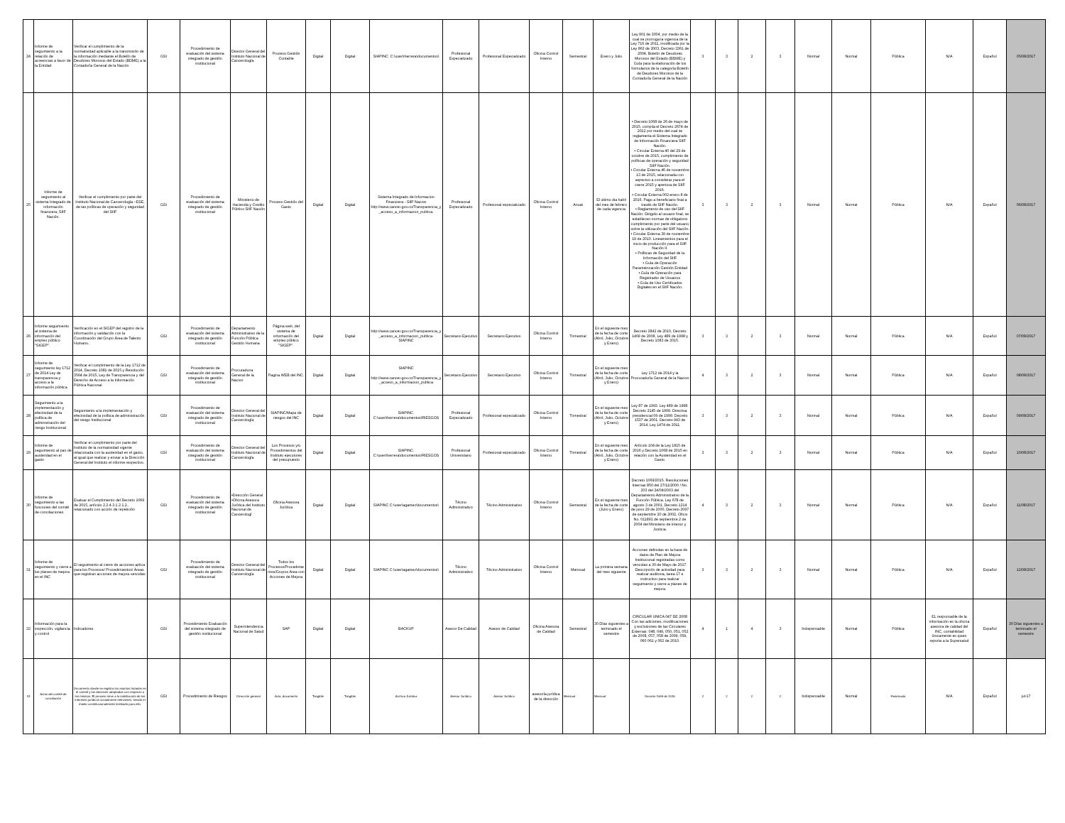| 24 | Informe de seguimiento a la relación de acreencias a favor de la Entidad | Verificar el cumplimiento de la normatividad aplicable a la transmisión de la información mediante el Boletín de Deudores Morosos del Estado (BDME) a la Contaduría General de la Nación | GSI | Procedimiento de evaluación del sistema integrado de gestión institucional | Director General del Instituto Nacional de Cancerología | Proceso Gestión Contable | Digital | Digital | SIAPINC. C:\user\iherrera\documentos\ | Profesional Especializado | Profesional Especializado | Oficina Control Interno | Semestral | Enero y Julio | Ley 901 de 2004, por medio de la cual se prorroga la vigencia de la Ley 716 de 2011, modificada por la Ley 863 de 2003, Decreto 3361 de 2004, Boletín de Deudores Morosos del Estado (BDME) y Guía para la elaboración de los formularios de la categoría Boletín de Deudores Morosos de la Contaduría General de la Nación | 3 | 3 | 2 | 3 | Normal | Normal | Pública | N/A | Español | 05/08/2017 |
| 25 | Informe de seguimiento al sistema Integrado de información financiera, SIIF Nación. | Verificar el cumplimiento por parte del Instituto Nacional de Cancerología –ESE, de las políticas de operación y seguridad del SIIF | GSI | Procedimiento de evaluación del sistema integrado de gestión institucional | Ministerio de Hacienda y Credito Público SIIF Nación | Proceso Gestión del Gasto | Digital | Digital | Sistema Integrado de Informacion Financiera - SIIF Nacion http://www.cancer.gov.co/Transparencia_y_acceso_a_informacion_publica. | Profesional Especializado | Profesional especializado | Oficina Control Interno | Anual | El ultimo dia habil del mes de febrero de cada vigencia | • Decreto 1068 de 26 de mayo de 2015, compila el Decreto 2674 de 2012 por medio del cual se reglamenta el Sistema Integrado de Información Financiera SIIF Nación. • Circular Externa 40 del 29 de octubre de 2015, cumplimiento de políticas de operación y seguridad SIIF Nación. • Circular Externa 46 de noviembre 13 de 2015, relacionada con aspectos a considerar para el cierre 2015 y apertura de SIIF 2016. • Circular Externa 002 enero 8 de 2016. Pago a beneficiario final a través de SIIF Nación. • Reglamento de uso del SIIF Nación: Dirigido al usuario final, se establecen normas de obligatorio cumplimiento por parte del usuario sobre la utilización del SIIF Nación. • Circular Externa 39 de noviembre 19 de 2010. Lineamientos para el inicio de producción para el SIIF Nación II. • Políticas de Seguridad de la Información del SIIF • Guía de Operación Parametrización Gestión Entidad • Guía de Operación para Registrador de Usuarios • Guía de Uso Certificados Digitales en el SIIF Nación. | 3 | 3 | 2 | 3 | Normal | Normal | Pública | N/A | Español | 06/08/2017 |
| 26 | Informe seguimiento al sistema de información del empleo público "SIGEP". | Verificación en el SIGEP del registro de la información y validación con la Coordinación del Grupo Área de Talento Humano.. | GSI | Procedimiento de evaluación del sistema integrado de gestión institucional | Departamento Administrativo de la Función Pública Gestión Humana | Página web, del sistema de información del empleo público "SIGEP". | Digital | Digital | http://www.cancer.gov.co/Transparencia_y_acceso_a_informacion_publica- SIAPINC | Secretario Ejecutivo | Secretario Ejecutivo | Oficina Control Interno | Trimestral | En el siguiente mes de la fecha de corte (Abril, Julio, Octubre y Enero) | Decreto 2842 de 2010, Decreto 1409 de 2008, Ley 489 de 1998 y Decreto 1083 de 2015. | 3 | 3 | 2 | 3 | Normal | Normal | Pública | N/A | Español | 07/08/2017 |
| 27 | Informe de seguimiento ley 1712 de 2014 Ley de transparencia y acceso a la información pública | Verificar el cumplimiento de la Ley 1712 de 2014, Decreto 1081 de 2015 y Resolución 3564 de 2015, Ley de Transparencia y del Derecho de Acceso a la Información Pública Nacional. | GSI | Procedimiento de evaluación del sistema integrado de gestión institucional | Procuraduria General de la Nacion | Pagina WEB del INC. | Digital | Digital | SIAPINC http://www.cancer.gov.co/Transparencia_y_acceso_a_informacion_publica | Secretario Ejecutivo | Secretario Ejecutivo | Oficina Control Interno | Trimestral | En el siguiente mes de la fecha de corte (Abril, Julio, Octubre y Enero) | Ley 1712 de 2014 y la Procuraduría General de la Nacion | 4 | 3 | 2 | 3 | Normal | Normal | Pública | N/A | Español | 08/08/2017 |
| 28 | Seguimiento a la implementación y efectividad de la política de administración del riesgo Institucional | Seguimiento a la implementación y efectividad de la política de administración del riesgo Institucional | GSI | Procedimiento de evaluación del sistema integrado de gestión institucional | Director General del Instituto Nacional de Cancerología | SIAPINC/Mapa de riesgos del INC | Digital | Digital | SIAPINC. C:\user\iherrera\documentos\RIESGOS | Profesional Especializado | Profesional especializado | Oficina Control Interno | Trimestral | En el siguiente mes de la fecha de corte (Abril, Julio, Octubre y Enero) | Ley 87 de 1993. Ley 489 de 1998. Decreto 2145 de 1999. Directiva presidencial 09 de 1999. Decreto 1537 de 2001. Decreto 943 de 2014, Ley 1474 de 2011. | 3 | 3 | 2 | 3 | Normal | Normal | Pública | N/A | Español | 09/08/2017 |
| 29 | Informe de seguimiento al pan de austeridad en el gasto | Verificar el cumplimiento por parte del Instituto de la normatividad vigente relacionada con la austeridad en el gasto, al igual que realizar y enviar a la Dirección General del Instituto el informe respectivo. | GSI | Procedimiento de evaluación del sistema integrado de gestión institucional | Director General del Instituto Nacional de Cancerología | Los Procesos y/o Procedimientos del Instituto ejecutores del presupuesto | Digital | Digital | SIAPINC. C:\user\iherrera\documentos\RIESGOS | Profesional Universitario | Profesional especializado | Oficina Control Interno | Trimestral | En el siguiente mes de la fecha de corte (Abril, Julio, Octubre y Enero) | Artículo 104 de la Ley 1815 de 2016 y Decreto 1068 de 2015 en relación con la Austeridad en el Gasto. | 3 | 3 | 2 | 3 | Normal | Normal | Pública | N/A | Español | 10/08/2017 |
| 30 | Informe de seguimiento a las funciones del comité de conciliaciones | Evaluar el Cumplimiento del Decreto 1069 de 2015, artículo 2.2.4.3.1.2.1.2., relacionado con acción de repetición | GSI | Procedimiento de evaluación del sistema integrado de gestión institucional | •Dirección General •Oficina Asesora Jurídica del Instituto Nacional de Cancerologí | Oficina Asesora Jurídica | Digital | Digital | SIAPINC C:\user\agamez\documentos\ | Técino Administrativo | Técino Administrativo | Oficina Control Interno | Semestral | En el siguiente mes de la fecha de corte (Julio y Enero) | Decreto 1069/2015. Resoluciones Internas 850 del 27/11/2000 / No. 203 del 24/04/2003 del Departamento Administrativo de la Función Pública. Ley 678 de agosto 3 de 2001, Decreto 1214 de junio 29 de 2000, Decreto 2097 de septiembre 20 de 2002, Oficio No. 011891 de septiembre 2 de 2004 del Ministerio de Interior y Justicia. | 4 | 3 | 2 | 3 | Normal | Normal | Pública | N/A | Español | 11/08/2017 |
| 31 | Informe de seguimiento y cierre a los planes de mejora en el INC | El seguimiento al cierre de acciones aplica para los Procesos/ Procedimientos/ Áreas que registran acciones de mejora vencidas | GSI | Procedimiento de evaluación del sistema integrado de gestión institucional | Director General del Instituto Nacional de Cancerología | Todos los Procesos/Procedimientos/Grupos Área con Acciones de Mejora | Digital | Digital | SIAPINC C:\user\agamez\documentos\ | Técino Administrativo | Técino Administrativo | Oficina Control Interno | Mensual | La primera semana del mes siguiente | Acciones definidas en la base de datos de Plan de Mejora Institucional registradas como vencidas a 30 de Mayo de 2017. Descripción de actividad para realizar auditoria, tarea 17 e instructivo para realizar seguimiento y cierre a planes de mejora. | 3 | 3 | 2 | 3 | Normal | Normal | Pública | N/A | Español | 12/08/2017 |
| 32 | Información para la inspección, vigilancia y control | Indicadores | GSI | Procedimiento Evaluación del sistema integrado de gestión institucional | Superintendencia Nacional de Salud | SAP | Digital | Digital | BACKUP | Asesor De Calidad | Asesor de Calidad | Oficina Asesora de Calidad | Semestral | 30 Días siguientes a terminado el semestre | CIRCULAR UNICA 047 DE 2008 Con las adiciones, modificaciones y exclusiones de las Circulares Externas: 048, 049, 050, 051, 052 de 2008, 057, 058 de 2009, 059, 060 061 y 062 de 2010. | 4 | 1 | 4 | 3 | Indispensable | Normal | Pública | EL responsable de la información es la oficina asesora de calidad del INC, contabilidad únicamente es quien reporta a la Supersalud | Español | 30 Días siguientes a terminado el semestre |
| 33 | Actas del comité de conciliación | Documento donde se registra los asuntos tratados en el comité y las deciones adoptadas con respecto a los mismos. El proceso sirve a la satisfacción de los intereses jurídicos socialmente relevantes, siendo el medio constitucionalmente instituido para ello. | GSI | Procedimiento de Riesgos | Dirección general | Acta, documento | Tangible | Tangible | Archivo Jurídica | Asesor Jurídico | Asesor Jurídico | asesoría jurídica de la dirección | Mensual | Mensual | Decreto 1069 de 2015 | 2 | 2 | 2 | 2 | Indispensable | Normal | Reservada | N/A | Español | jul-17 |